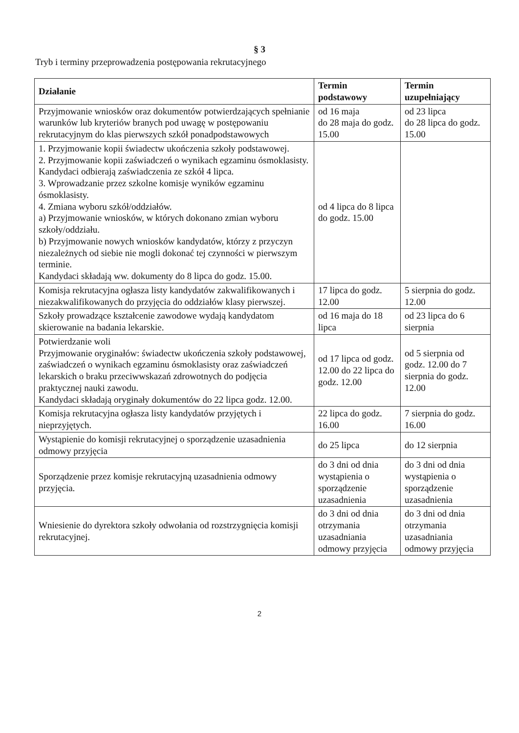§ 3
Tryb i terminy przeprowadzenia postępowania rekrutacyjnego
| Działanie | Termin podstawowy | Termin uzupełniający |
| --- | --- | --- |
| Przyjmowanie wniosków oraz dokumentów potwierdzających spełnianie warunków lub kryteriów branych pod uwagę w postępowaniu rekrutacyjnym do klas pierwszych szkół ponadpodstawowych | od 16 maja do 28 maja do godz. 15.00 | od 23 lipca do 28 lipca do godz. 15.00 |
| 1. Przyjmowanie kopii świadectw ukończenia szkoły podstawowej. 2. Przyjmowanie kopii zaświadczeń o wynikach egzaminu ósmoklasisty. Kandydaci odbierają zaświadczenia ze szkół 4 lipca. 3. Wprowadzanie przez szkolne komisje wyników egzaminu ósmoklasisty. 4. Zmiana wyboru szkół/oddziałów. a) Przyjmowanie wniosków, w których dokonano zmian wyboru szkoły/oddziału. b) Przyjmowanie nowych wniosków kandydatów, którzy z przyczyn niezależnych od siebie nie mogli dokonać tej czynności w pierwszym terminie. Kandydaci składają ww. dokumenty do 8 lipca do godz. 15.00. | od 4 lipca do 8 lipca do godz. 15.00 | |
| Komisja rekrutacyjna ogłasza listy kandydatów zakwalifikowanych i niezakwalifikowanych do przyjęcia do oddziałów klasy pierwszej. | 17 lipca do godz. 12.00 | 5 sierpnia do godz. 12.00 |
| Szkoły prowadzące kształcenie zawodowe wydają kandydatom skierowanie na badania lekarskie. | od 16 maja do 18 lipca | od 23 lipca do 6 sierpnia |
| Potwierdzanie woli Przyjmowanie oryginałów: świadectw ukończenia szkoły podstawowej, zaświadczeń o wynikach egzaminu ósmoklasisty oraz zaświadczeń lekarskich o braku przeciwwskazań zdrowotnych do podjęcia praktycznej nauki zawodu. Kandydaci składają oryginały dokumentów do 22 lipca godz. 12.00. | od 17 lipca od godz. 12.00 do 22 lipca do godz. 12.00 | od 5 sierpnia od godz. 12.00 do 7 sierpnia do godz. 12.00 |
| Komisja rekrutacyjna ogłasza listy kandydatów przyjętych i nieprzyjętych. | 22 lipca do godz. 16.00 | 7 sierpnia do godz. 16.00 |
| Wystąpienie do komisji rekrutacyjnej o sporządzenie uzasadnienia odmowy przyjęcia | do 25 lipca | do 12 sierpnia |
| Sporządzenie przez komisje rekrutacyjną uzasadnienia odmowy przyjęcia. | do 3 dni od dnia wystąpienia o sporządzenie uzasadnienia | do 3 dni od dnia wystąpienia o sporządzenie uzasadnienia |
| Wniesienie do dyrektora szkoły odwołania od rozstrzygnięcia komisji rekrutacyjnej. | do 3 dni od dnia otrzymania uzasadniania odmowy przyjęcia | do 3 dni od dnia otrzymania uzasadniania odmowy przyjęcia |
2